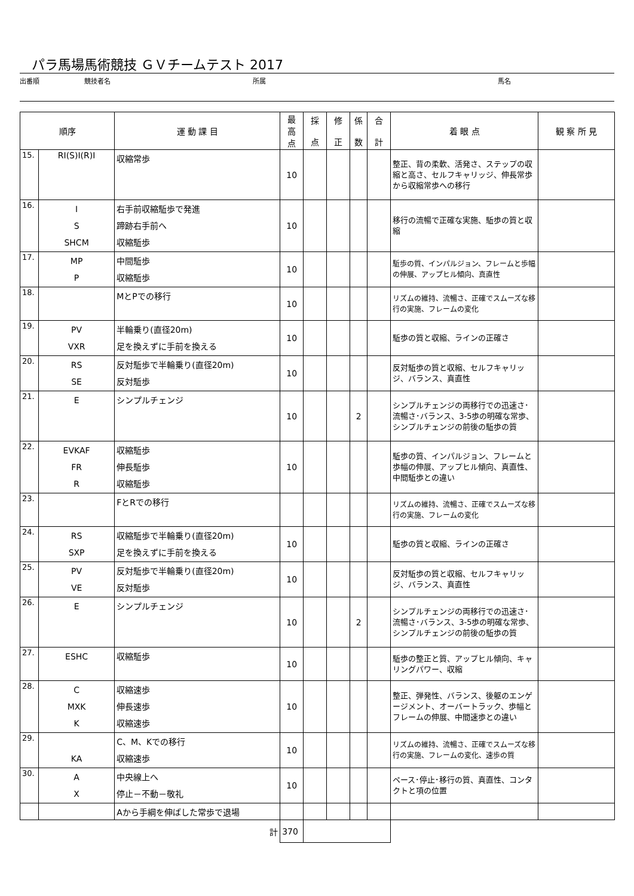パラ馬場馬術競技 ＧＶチームテスト 2017
出番順 競技者名 所属 馬名
| 順序 | | 運 動 課 目 | 最 高 点 | 採 点 | 修 正 | 係 数 | 合 計 | 着 眼 点 | 観 察 所 見 |
| --- | --- | --- | --- | --- | --- | --- | --- | --- | --- |
| 15. | RI(S)I(R)I | 収縮常歩 | 10 | | | | | 整正、背の柔軟、活発さ、ステップの収縮と高さ、セルフキャリッジ、伸長常歩から収縮常歩への移行 | |
| 16. | I S SHCM | 右手前収縮駈歩で発進 蹄跡右手前へ 収縮駈歩 | 10 | | | | | 移行の流暢で正確な実施、駈歩の質と収縮 | |
| 17. | MP P | 中間駈歩 収縮駈歩 | 10 | | | | | 駈歩の質、インパルジョン、フレームと歩幅の伸展、アップヒル傾向、真直性 | |
| 18. | | MとPでの移行 | 10 | | | | | リズムの維持、流暢さ、正確でスムーズな移行の実施、フレームの変化 | |
| 19. | PV VXR | 半輪乗り(直径20m) 足を換えずに手前を換える | 10 | | | | | 駈歩の質と収縮、ラインの正確さ | |
| 20. | RS SE | 反対駈歩で半輪乗り(直径20m) 反対駈歩 | 10 | | | | | 反対駈歩の質と収縮、セルフキャリッジ、バランス、真直性 | |
| 21. | E | シンプルチェンジ | 10 | | | 2 | | シンプルチェンジの両移行での迅速さ･流暢さ･バランス、3-5歩の明確な常歩、シンプルチェンジの前後の駈歩の質 | |
| 22. | EVKAF FR R | 収縮駈歩 伸長駈歩 収縮駈歩 | 10 | | | | | 駈歩の質、インパルジョン、フレームと歩幅の伸展、アップヒル傾向、真直性、中間駈歩との違い | |
| 23. | | FとRでの移行 | | | | | | リズムの維持、流暢さ、正確でスムーズな移行の実施、フレームの変化 | |
| 24. | RS SXP | 収縮駈歩で半輪乗り(直径20m) 足を換えずに手前を換える | 10 | | | | | 駈歩の質と収縮、ラインの正確さ | |
| 25. | PV VE | 反対駈歩で半輪乗り(直径20m) 反対駈歩 | 10 | | | | | 反対駈歩の質と収縮、セルフキャリッジ、バランス、真直性 | |
| 26. | E | シンプルチェンジ | 10 | | | 2 | | シンプルチェンジの両移行での迅速さ･流暢さ･バランス、3-5歩の明確な常歩、シンプルチェンジの前後の駈歩の質 | |
| 27. | ESHC | 収縮駈歩 | 10 | | | | | 駈歩の整正と質、アップヒル傾向、キャリングパワー、収縮 | |
| 28. | C MXK K | 収縮速歩 伸長速歩 収縮速歩 | 10 | | | | | 整正、弾発性、バランス、後躯のエンゲージメント、オーバートラック、歩幅とフレームの伸展、中間速歩との違い | |
| 29. | KA | C、M、Kでの移行 収縮速歩 | 10 | | | | | リズムの維持、流暢さ、正確でスムーズな移行の実施、フレームの変化、速歩の質 | |
| 30. | A X | 中央線上へ 停止－不動－敬礼 | 10 | | | | | ペース･停止･移行の質、真直性、コンタクトと項の位置 | |
| | | Aから手綱を伸ばした常歩で退場 | | | | | | | |
| 計 | | | 370 | | | | | | |